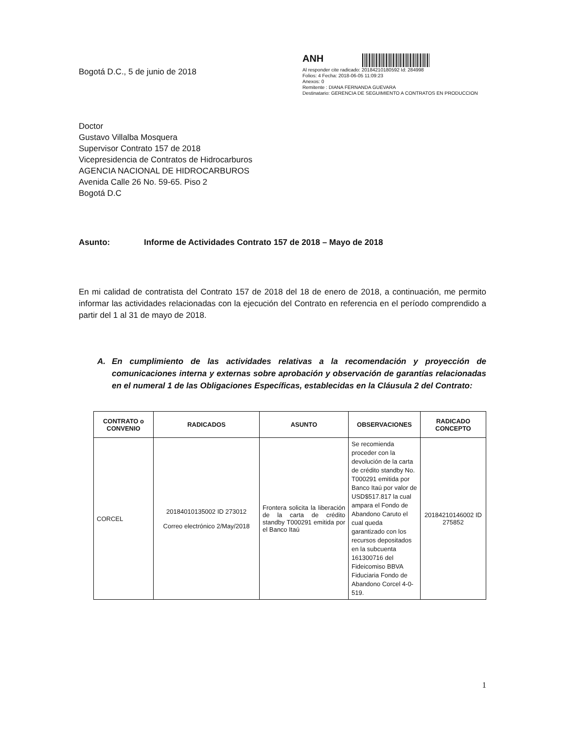Bogotá D.C., 5 de junio de 2018
ANH
Al responder cite radicado: 20184210180592 Id: 284998
Folios: 4 Fecha: 2018-06-05 11:09:23
Anexos: 0
Remitente : DIANA FERNANDA GUEVARA
Destinatario: GERENCIA DE SEGUIMIENTO A CONTRATOS EN PRODUCCION
Doctor
Gustavo Villalba Mosquera
Supervisor Contrato 157 de 2018
Vicepresidencia de Contratos de Hidrocarburos
AGENCIA NACIONAL DE HIDROCARBUROS
Avenida Calle 26 No. 59-65. Piso 2
Bogotá D.C
Asunto: Informe de Actividades Contrato 157 de 2018 – Mayo de 2018
En mi calidad de contratista del Contrato 157 de 2018 del 18 de enero de 2018, a continuación, me permito informar las actividades relacionadas con la ejecución del Contrato en referencia en el período comprendido a partir del 1 al 31 de mayo de 2018.
A. En cumplimiento de las actividades relativas a la recomendación y proyección de comunicaciones interna y externas sobre aprobación y observación de garantías relacionadas en el numeral 1 de las Obligaciones Específicas, establecidas en la Cláusula 2 del Contrato:
| CONTRATO o CONVENIO | RADICADOS | ASUNTO | OBSERVACIONES | RADICADO CONCEPTO |
| --- | --- | --- | --- | --- |
| CORCEL | 20184010135002 ID 273012 Correo electrónico 2/May/2018 | Frontera solicita la liberación de la carta de crédito standby T000291 emitida por el Banco Itaú | Se recomienda proceder con la devolución de la carta de crédito standby No. T000291 emitida por Banco Itaú por valor de USD$517.817 la cual ampara el Fondo de Abandono Caruto el cual queda garantizado con los recursos depositados en la subcuenta 161300716 del Fideicomiso BBVA Fiduciaria Fondo de Abandono Corcel 4-0-519. | 20184210146002 ID 275852 |
1